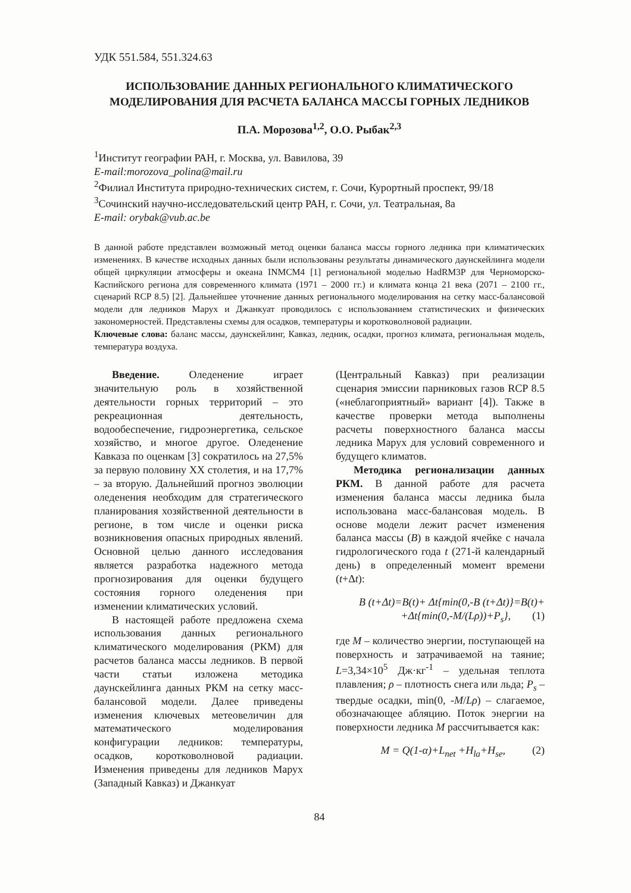УДК 551.584, 551.324.63
ИСПОЛЬЗОВАНИЕ ДАННЫХ РЕГИОНАЛЬНОГО КЛИМАТИЧЕСКОГО МОДЕЛИРОВАНИЯ ДЛЯ РАСЧЕТА БАЛАНСА МАССЫ ГОРНЫХ ЛЕДНИКОВ
П.А. Морозова<sup>1,2</sup>, О.О. Рыбак<sup>2,3</sup>
<sup>1</sup> Институт географии РАН, г. Москва, ул. Вавилова, 39
E-mail:morozova_polina@mail.ru
<sup>2</sup> Филиал Института природно-технических систем, г. Сочи, Курортный проспект, 99/18
<sup>3</sup> Сочинский научно-исследовательский центр РАН, г. Сочи, ул. Театральная, 8а
E-mail: orybak@vub.ac.be
В данной работе представлен возможный метод оценки баланса массы горного ледника при климатических изменениях. В качестве исходных данных были использованы результаты динамического даунскейлинга модели общей циркуляции атмосферы и океана INMCM4 [1] региональной моделью HadRM3P для Черноморско-Каспийского региона для современного климата (1971 – 2000 гг.) и климата конца 21 века (2071 – 2100 гг., сценарий RCP 8.5) [2]. Дальнейшее уточнение данных регионального моделирования на сетку масс-балансовой модели для ледников Марух и Джанкуат проводилось с использованием статистических и физических закономерностей. Представлены схемы для осадков, температуры и коротковолновой радиации.
Ключевые слова: баланс массы, даунскейлинг, Кавказ, ледник, осадки, прогноз климата, региональная модель, температура воздуха.
Введение. Оледенение играет значительную роль в хозяйственной деятельности горных территорий – это рекреационная деятельность, водообеспечение, гидроэнергетика, сельское хозяйство, и многое другое. Оледенение Кавказа по оценкам [3] сократилось на 27,5% за первую половину XX столетия, и на 17,7% – за вторую. Дальнейший прогноз эволюции оледенения необходим для стратегического планирования хозяйственной деятельности в регионе, в том числе и оценки риска возникновения опасных природных явлений. Основной целью данного исследования является разработка надежного метода прогнозирования для оценки будущего состояния горного оледенения при изменении климатических условий.
В настоящей работе предложена схема использования данных регионального климатического моделирования (РКМ) для расчетов баланса массы ледников. В первой части статьи изложена методика даунскейлинга данных РКМ на сетку масс-балансовой модели. Далее приведены изменения ключевых метеовеличин для математического моделирования конфигурации ледников: температуры, осадков, коротковолновой радиации. Изменения приведены для ледников Марух (Западный Кавказ) и Джанкуат
(Центральный Кавказ) при реализации сценария эмиссии парниковых газов RCP 8.5 («неблагоприятный» вариант [4]). Также в качестве проверки метода выполнены расчеты поверхностного баланса массы ледника Марух для условий современного и будущего климатов.
Методика регионализации данных РКМ. В данной работе для расчета изменения баланса массы ледника была использована масс-балансовая модель. В основе модели лежит расчет изменения баланса массы (B) в каждой ячейке с начала гидрологического года t (271-й календарный день) в определенный момент времени (t+Δt):
B (t+Δt)=B(t)+ Δt{min(0,-B (t+Δt)}=B(t)+
+Δt{min(0,-M/(Lρ))+P<sub>s</sub>}, (1)
где M – количество энергии, поступающей на поверхность и затрачиваемой на таяние; L=3,34×10<sup>5</sup> Дж·кг<sup>-1</sup> – удельная теплота плавления; ρ – плотность снега или льда; P<sub>s</sub> – твердые осадки, min(0, -M/Lρ) – слагаемое, обозначающее абляцию. Поток энергии на поверхности ледника M рассчитывается как:
M = Q(1-α)+L<sub>net</sub> +H<sub>la</sub>+H<sub>se</sub>, (2)
84